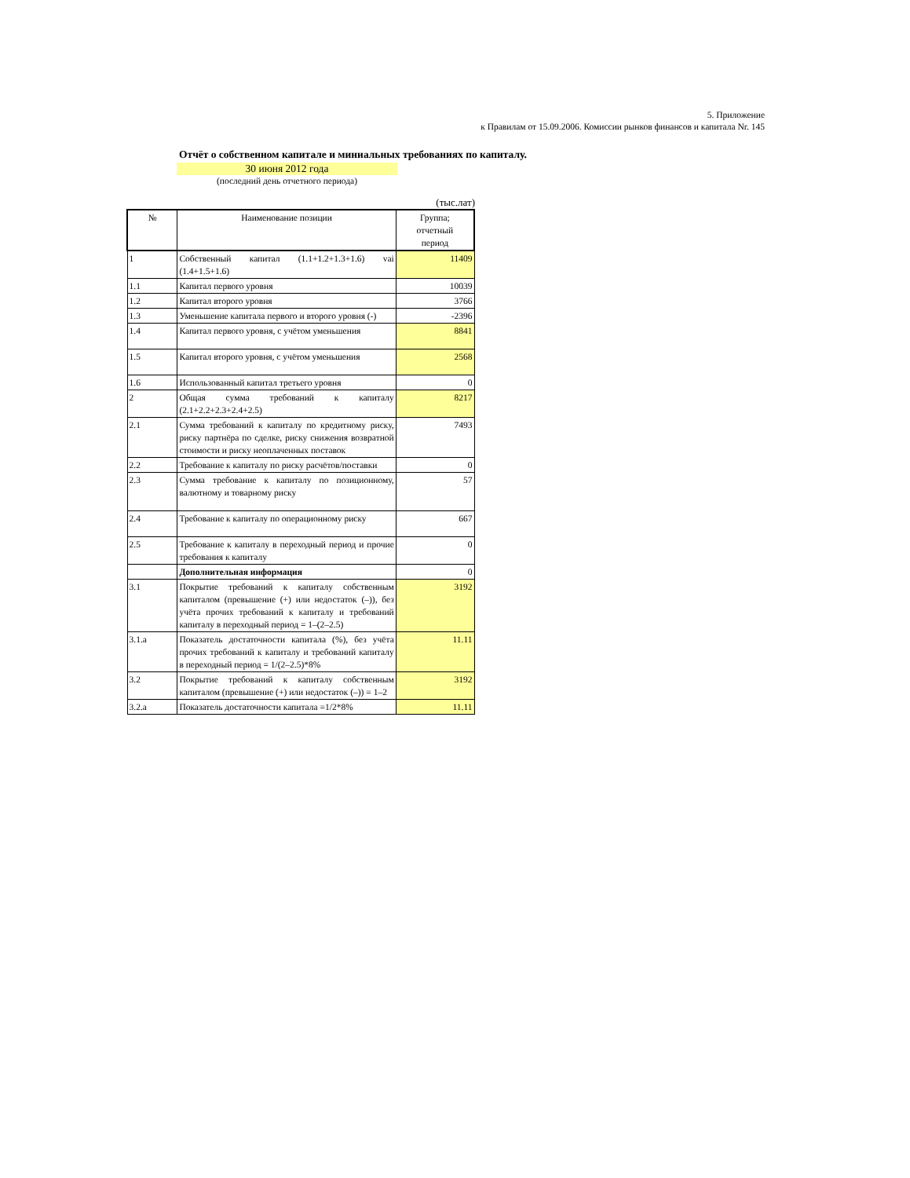5. Приложение
к Правилам от 15.09.2006. Комиссии рынков финансов и капитала Nr. 145
Отчёт о собственном капитале и миниальных требованиях по капиталу.
30 июня 2012 года
(последний день отчетного периода)
(тыс.лат)
| № | Наименование позиции | Группа; отчетный период |
| --- | --- | --- |
| 1 | Собственный капитал (1.1+1.2+1.3+1.6) vai (1.4+1.5+1.6) | 11409 |
| 1.1 | Капитал первого уровня | 10039 |
| 1.2 | Капитал второго уровня | 3766 |
| 1.3 | Уменьшение капитала первого и второго уровня (-) | -2396 |
| 1.4 | Капитал первого уровня, с учётом уменьшения | 8841 |
| 1.5 | Капитал второго уровня, с учётом уменьшения | 2568 |
| 1.6 | Использованный капитал третьего уровня | 0 |
| 2 | Общая сумма требований к капиталу (2.1+2.2+2.3+2.4+2.5) | 8217 |
| 2.1 | Сумма требований к капиталу по кредитному риску, риску партнёра по сделке, риску снижения возвратной стоимости и риску неоплаченных поставок | 7493 |
| 2.2 | Требование к капиталу по риску расчётов/поставки | 0 |
| 2.3 | Сумма требование к капиталу по позиционному, валютному и товарному риску | 57 |
| 2.4 | Требование к капиталу по операционному риску | 667 |
| 2.5 | Требование к капиталу в переходный период и прочие требования к капиталу | 0 |
| | Дополнительная информация | 0 |
| 3.1 | Покрытие требований к капиталу собственным капиталом (превышение (+) или недостаток (–)), без учёта прочих требований к капиталу и требований капиталу в переходный период = 1–(2–2.5) | 3192 |
| 3.1.a | Показатель достаточности капитала (%), без учёта прочих требований к капиталу и требований капиталу в переходный период = 1/(2–2.5)*8% | 11.11 |
| 3.2 | Покрытие требований к капиталу собственным капиталом (превышение (+) или недостаток (–)) = 1–2 | 3192 |
| 3.2.a | Показатель достаточности капитала =1/2*8% | 11.11 |